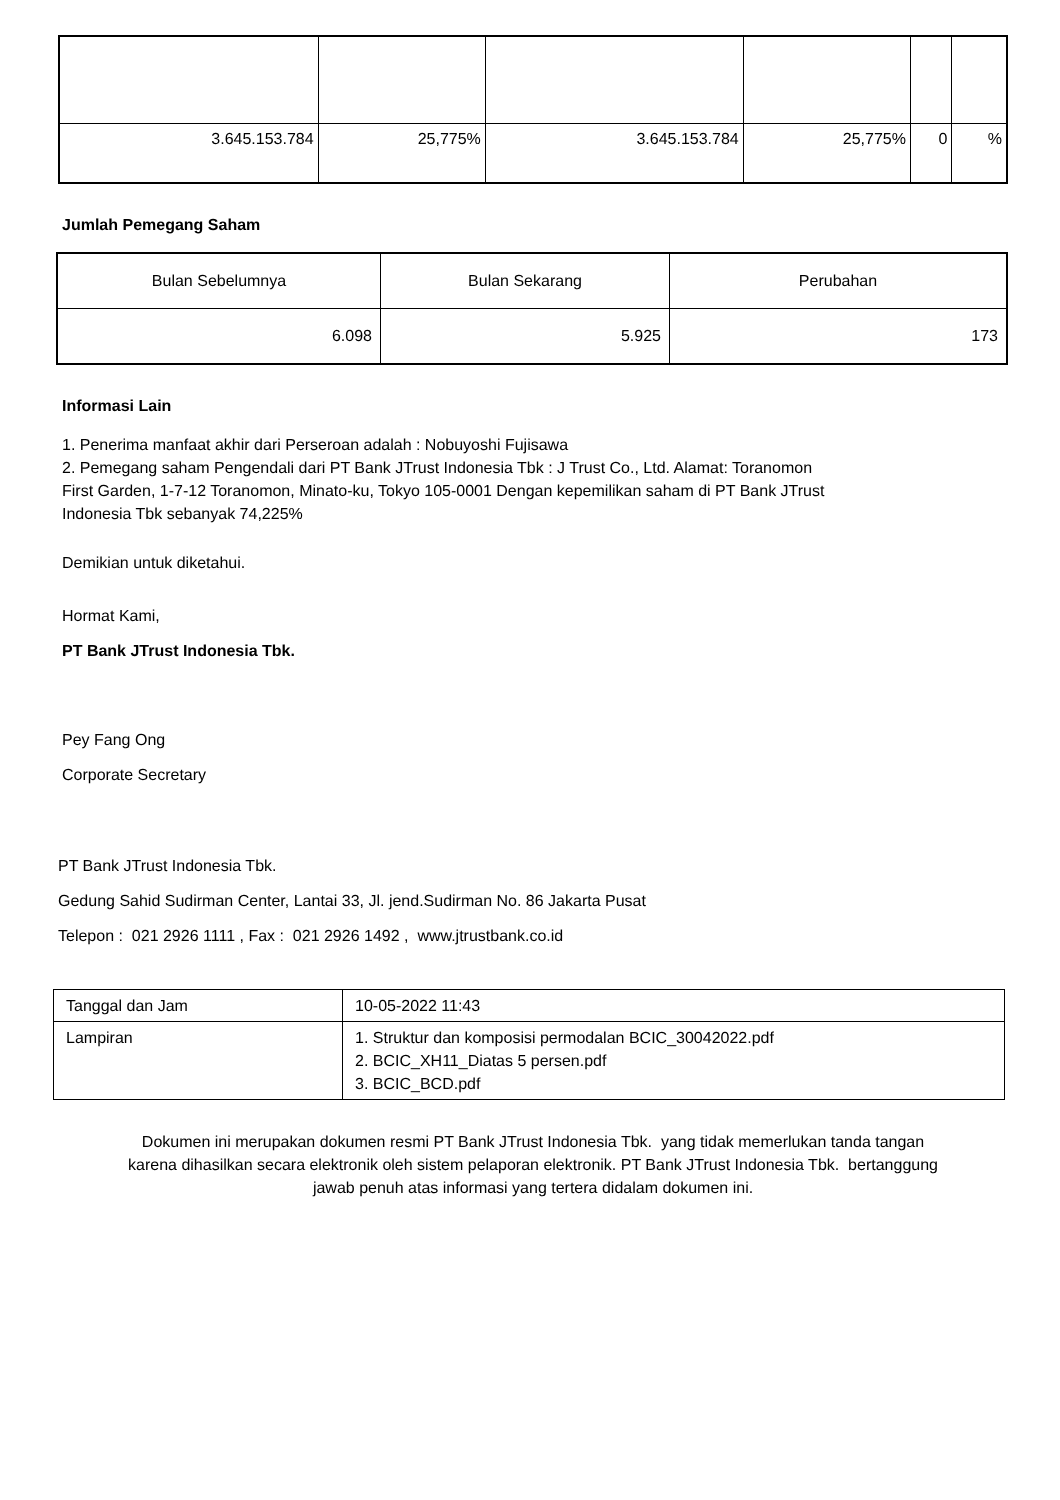| 3.645.153.784 | 25,775% | 3.645.153.784 | 25,775% | 0 | % |
Jumlah Pemegang Saham
| Bulan Sebelumnya | Bulan Sekarang | Perubahan |
| 6.098 | 5.925 | 173 |
Informasi Lain
1. Penerima manfaat akhir dari Perseroan adalah : Nobuyoshi Fujisawa
2. Pemegang saham Pengendali dari PT Bank JTrust Indonesia Tbk : J Trust Co., Ltd. Alamat: Toranomon
First Garden, 1-7-12 Toranomon, Minato-ku, Tokyo 105-0001 Dengan kepemilikan saham di PT Bank JTrust
Indonesia Tbk sebanyak 74,225%
Demikian untuk diketahui.
Hormat Kami,
PT Bank JTrust Indonesia Tbk.
Pey Fang Ong
Corporate Secretary
PT Bank JTrust Indonesia Tbk.
Gedung Sahid Sudirman Center, Lantai 33, Jl. jend.Sudirman No. 86 Jakarta Pusat
Telepon : 021 2926 1111 , Fax : 021 2926 1492 , www.jtrustbank.co.id
| Tanggal dan Jam | 10-05-2022 11:43 |
| Lampiran | 1. Struktur dan komposisi permodalan BCIC_30042022.pdf 2. BCIC_XH11_Diatas 5 persen.pdf 3. BCIC_BCD.pdf |
Dokumen ini merupakan dokumen resmi PT Bank JTrust Indonesia Tbk. yang tidak memerlukan tanda tangan
karena dihasilkan secara elektronik oleh sistem pelaporan elektronik. PT Bank JTrust Indonesia Tbk. bertanggung
jawab penuh atas informasi yang tertera didalam dokumen ini.